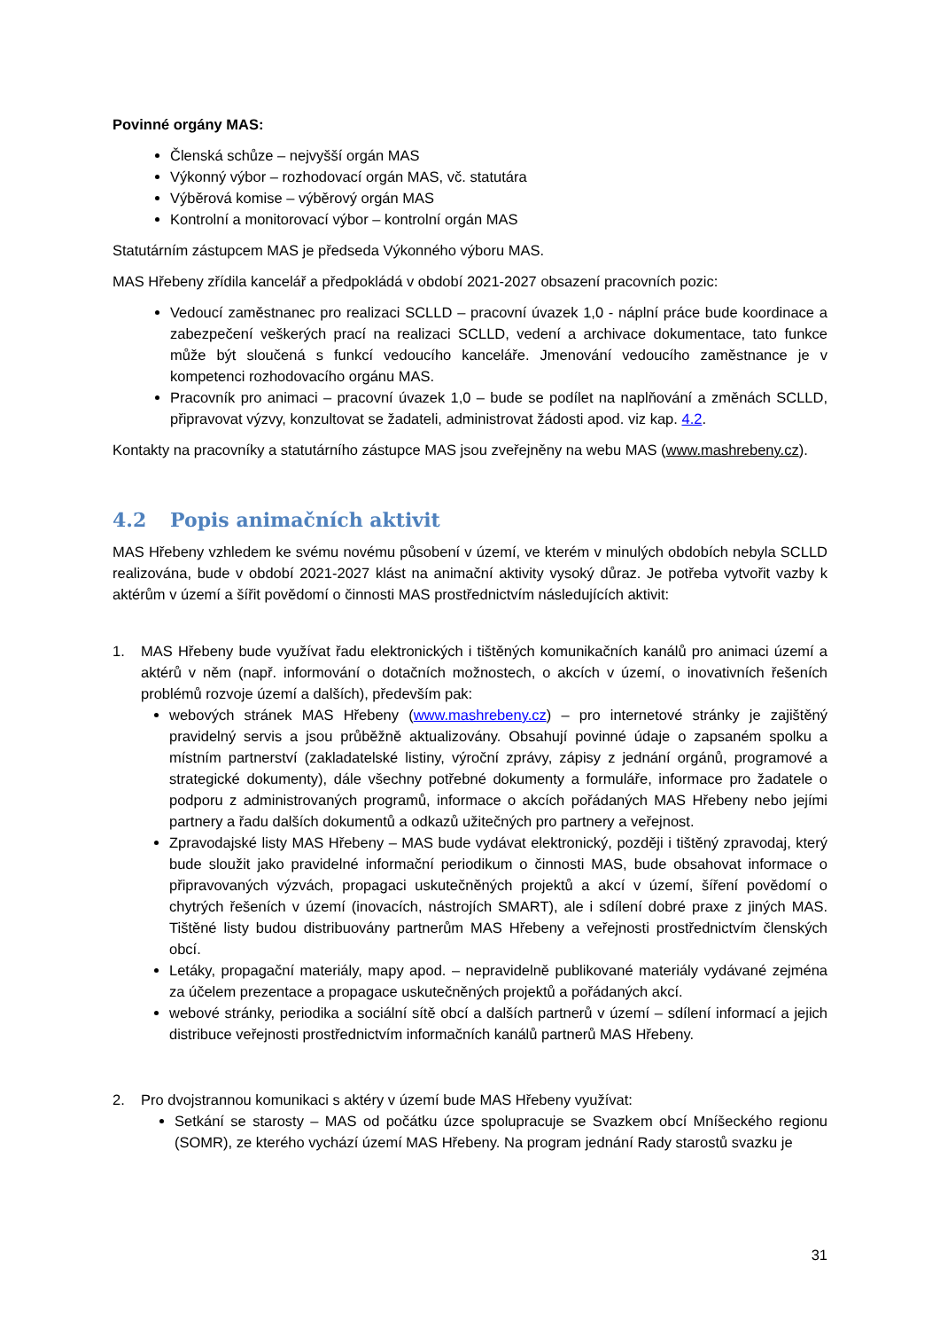Povinné orgány MAS:
Členská schůze – nejvyšší orgán MAS
Výkonný výbor – rozhodovací orgán MAS, vč. statutára
Výběrová komise – výběrový orgán MAS
Kontrolní a monitorovací výbor – kontrolní orgán MAS
Statutárním zástupcem MAS je předseda Výkonného výboru MAS.
MAS Hřebeny zřídila kancelář a předpokládá v období 2021-2027 obsazení pracovních pozic:
Vedoucí zaměstnanec pro realizaci SCLLD – pracovní úvazek 1,0 - náplní práce bude koordinace a zabezpečení veškerých prací na realizaci SCLLD, vedení a archivace dokumentace, tato funkce může být sloučená s funkcí vedoucího kanceláře. Jmenování vedoucího zaměstnance je v kompetenci rozhodovacího orgánu MAS.
Pracovník pro animaci – pracovní úvazek 1,0 – bude se podílet na naplňování a změnách SCLLD, připravovat výzvy, konzultovat se žadateli, administrovat žádosti apod. viz kap. 4.2.
Kontakty na pracovníky a statutárního zástupce MAS jsou zveřejněny na webu MAS (www.mashrebeny.cz).
4.2 Popis animačních aktivit
MAS Hřebeny vzhledem ke svému novému působení v území, ve kterém v minulých obdobích nebyla SCLLD realizována, bude v období 2021-2027 klást na animační aktivity vysoký důraz. Je potřeba vytvořit vazby k aktérům v území a šířit povědomí o činnosti MAS prostřednictvím následujících aktivit:
1. MAS Hřebeny bude využívat řadu elektronických i tištěných komunikačních kanálů pro animaci území a aktérů v něm (např. informování o dotačních možnostech, o akcích v území, o inovativních řešeních problémů rozvoje území a dalších), především pak:
webových stránek MAS Hřebeny (www.mashrebeny.cz) – pro internetové stránky je zajištěný pravidelný servis a jsou průběžně aktualizovány. Obsahují povinné údaje o zapsaném spolku a místním partnerství (zakladatelské listiny, výroční zprávy, zápisy z jednání orgánů, programové a strategické dokumenty), dále všechny potřebné dokumenty a formuláře, informace pro žadatele o podporu z administrovaných programů, informace o akcích pořádaných MAS Hřebeny nebo jejími partnery a řadu dalších dokumentů a odkazů užitečných pro partnery a veřejnost.
Zpravodajské listy MAS Hřebeny – MAS bude vydávat elektronický, později i tištěný zpravodaj, který bude sloužit jako pravidelné informační periodikum o činnosti MAS, bude obsahovat informace o připravovaných výzvách, propagaci uskutečněných projektů a akcí v území, šíření povědomí o chytrých řešeních v území (inovacích, nástrojích SMART), ale i sdílení dobré praxe z jiných MAS. Tištěné listy budou distribuovány partnerům MAS Hřebeny a veřejnosti prostřednictvím členských obcí.
Letáky, propagační materiály, mapy apod. – nepravidelně publikované materiály vydávané zejména za účelem prezentace a propagace uskutečněných projektů a pořádaných akcí.
webové stránky, periodika a sociální sítě obcí a dalších partnerů v území – sdílení informací a jejich distribuce veřejnosti prostřednictvím informačních kanálů partnerů MAS Hřebeny.
2. Pro dvojstrannou komunikaci s aktéry v území bude MAS Hřebeny využívat:
Setkání se starosty – MAS od počátku úzce spolupracuje se Svazkem obcí Mníšeckého regionu (SOMR), ze kterého vychází území MAS Hřebeny. Na program jednání Rady starostů svazku je
31